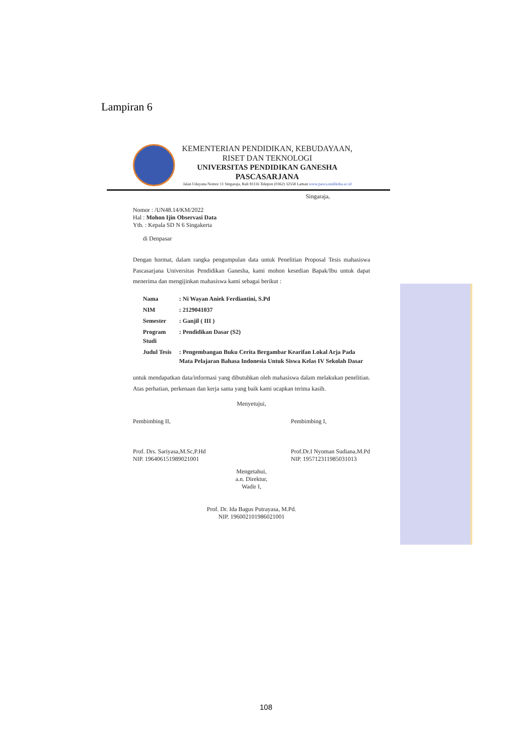Lampiran 6
KEMENTERIAN PENDIDIKAN, KEBUDAYAAN,
RISET DAN TEKNOLOGI
UNIVERSITAS PENDIDIKAN GANESHA
PASCASARJANA
Jalan Udayana Nomor 11 Singaraja, Bali 81116 Telepon (0362) 32558 Laman www.pasca.undiksha.ac.id
Singaraja,
Nomor : /UN48.14/KM/2022
Hal : Mohon Ijin Observasi Data
Yth. : Kepala SD N 6 Singakerta
di Denpasar
Dengan hormat, dalam rangka pengumpulan data untuk Penelitian Proposal Tesis mahasiswa Pascasarjana Universitas Pendidikan Ganesha, kami mohon kesedian Bapak/Ibu untuk dapat menerima dan mengijinkan mahasiswa kami sebagai berikut :
| Nama | : Ni Wayan Aniek Ferdiantini, S.Pd |
| NIM | : 2129041037 |
| Semester | : Ganjil ( III ) |
| Program Studi | : Pendidikan Dasar (S2) |
| Judul Tesis | : Pengembangan Buku Cerita Bergambar Kearifan Lokal Arja Pada Mata Pelajaran Bahasa Indonesia Untuk Siswa Kelas IV Sekolah Dasar |
untuk mendapatkan data/informasi yang dibutuhkan oleh mahasiswa dalam melakukan penelitian. Atas perhatian, perkenaan dan kerja sama yang baik kami ucapkan terima kasih.
Menyetujui,
Pembimbing II,
Prof. Drs. Sariyasa,M.Sc,P.Hd
NIP. 196406151989021001
Pembimbing I,
Prof.Dr.I Nyoman Sudiana,M.Pd
NIP. 195712311985031013
Mengetahui,
a.n. Direktur,
Wadir I,
Prof. Dr. Ida Bagus Putrayasa, M.Pd.
NIP. 196002101986021001
108